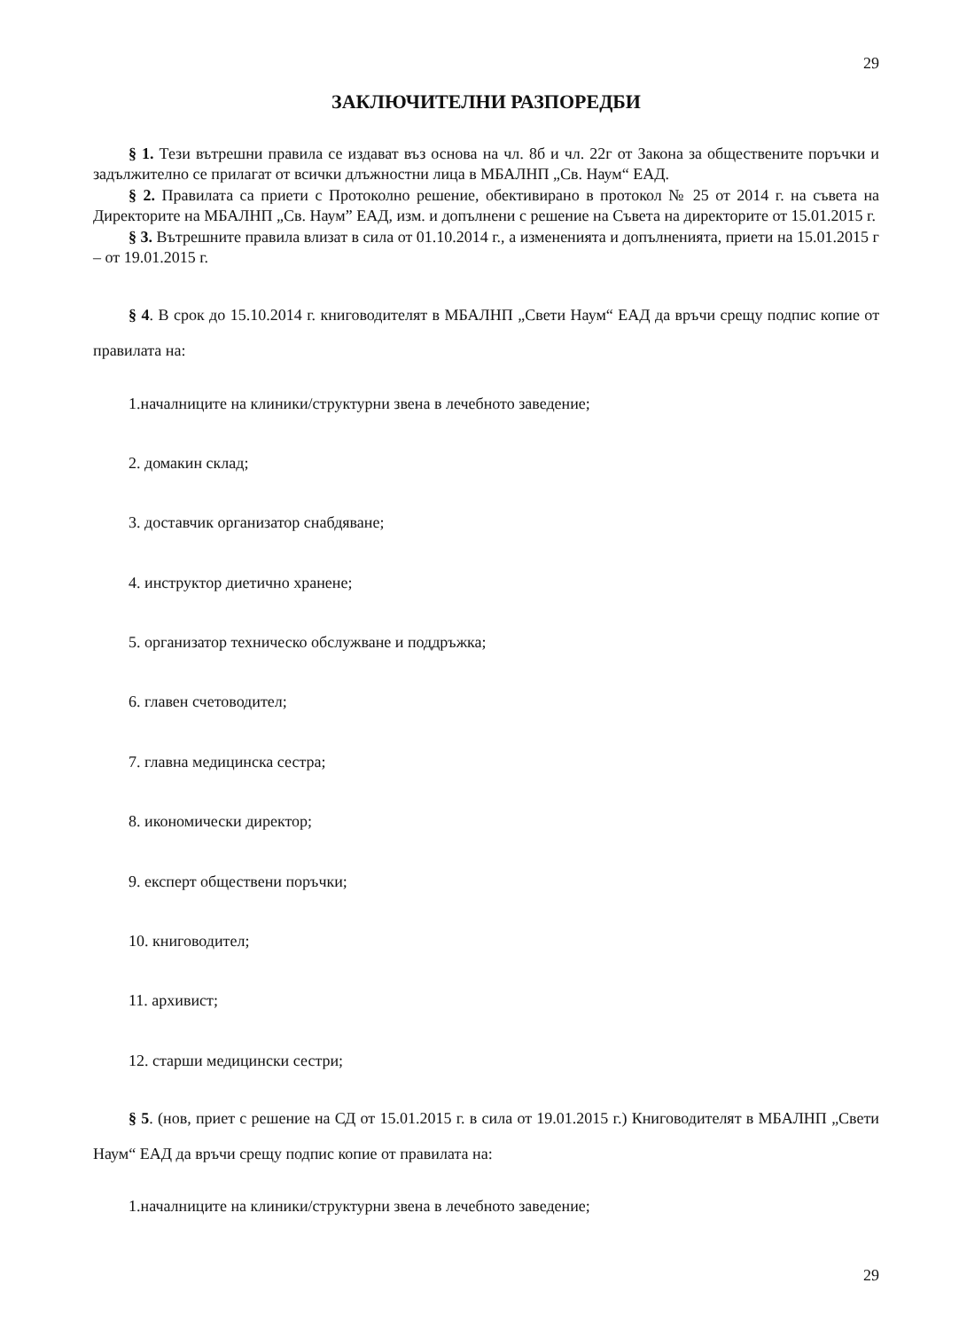29
ЗАКЛЮЧИТЕЛНИ РАЗПОРЕДБИ
§ 1. Тези вътрешни правила се издават въз основа на чл. 8б и чл. 22г от Закона за обществените поръчки и задължително се прилагат от всички длъжностни лица в МБАЛНП „Св. Наум“ ЕАД.
§ 2. Правилата са приети с Протоколно решение, обективирано в протокол № 25 от 2014 г. на съвета на Директорите на МБАЛНП „Св. Наум” ЕАД, изм. и допълнени с решение на Съвета на директорите от 15.01.2015 г.
§ 3. Вътрешните правила влизат в сила от 01.10.2014 г., а измененията и допълненията, приети на 15.01.2015 г – от 19.01.2015 г.
§ 4. В срок до 15.10.2014 г. книговодителят в МБАЛНП „Свети Наум“ ЕАД да връчи срещу подпис копие от правилата на:
1.началниците на клиники/структурни звена в лечебното заведение;
2. домакин склад;
3. доставчик организатор снабдяване;
4. инструктор диетично хранене;
5. организатор техническо обслужване и поддръжка;
6. главен счетоводител;
7. главна медицинска сестра;
8. икономически директор;
9. експерт обществени поръчки;
10. книговодител;
11. архивист;
12. старши медицински сестри;
§ 5. (нов, приет с решение на СД от 15.01.2015 г. в сила от 19.01.2015 г.) Книговодителят в МБАЛНП „Свети Наум“ ЕАД да връчи срещу подпис копие от правилата на:
1.началниците на клиники/структурни звена в лечебното заведение;
29